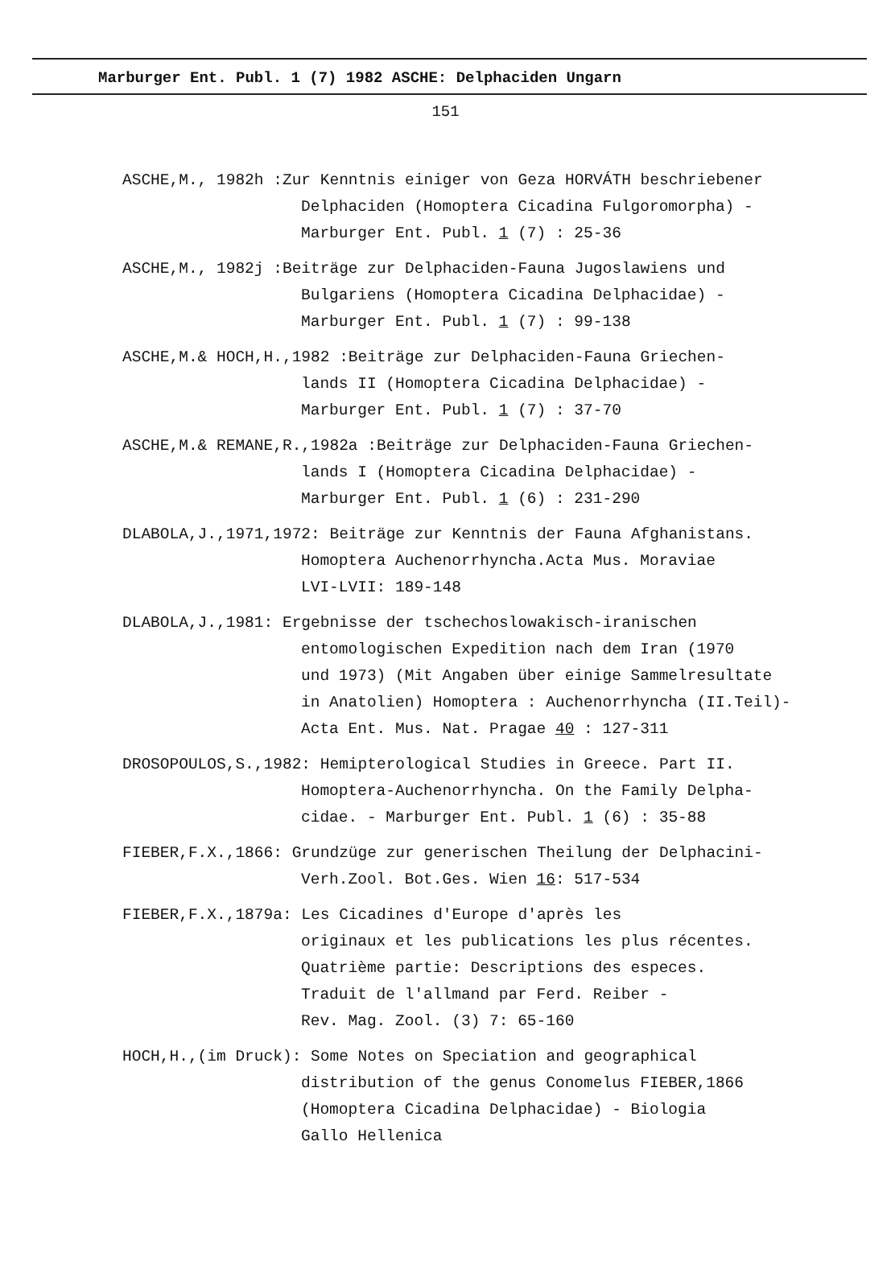Marburger Ent. Publ. 1 (7) 1982 ASCHE: Delphaciden Ungarn
151
ASCHE,M., 1982h :Zur Kenntnis einiger von Geza HORVÁTH beschriebener
Delphaciden (Homoptera Cicadina Fulgoromorpha) -
Marburger Ent. Publ. 1 (7) : 25-36
ASCHE,M., 1982j :Beiträge zur Delphaciden-Fauna Jugoslawiens und
Bulgariens (Homoptera Cicadina Delphacidae) -
Marburger Ent. Publ. 1 (7) : 99-138
ASCHE,M.& HOCH,H.,1982 :Beiträge zur Delphaciden-Fauna Griechen-
lands II (Homoptera Cicadina Delphacidae) -
Marburger Ent. Publ. 1 (7) : 37-70
ASCHE,M.& REMANE,R.,1982a :Beiträge zur Delphaciden-Fauna Griechen-
lands I (Homoptera Cicadina Delphacidae) -
Marburger Ent. Publ. 1 (6) : 231-290
DLABOLA,J.,1971,1972: Beiträge zur Kenntnis der Fauna Afghanistans.
Homoptera Auchenorrhyncha.Acta Mus. Moraviae
LVI-LVII: 189-148
DLABOLA,J.,1981: Ergebnisse der tschechoslowakisch-iranischen
entomologischen Expedition nach dem Iran (1970
und 1973) (Mit Angaben über einige Sammelresultate
in Anatolien) Homoptera : Auchenorrhyncha (II.Teil)-
Acta Ent. Mus. Nat. Pragae 40 : 127-311
DROSOPOULOS,S.,1982: Hemipterological Studies in Greece. Part II.
Homoptera-Auchenorrhyncha. On the Family Delpha-
cidae. - Marburger Ent. Publ. 1 (6) : 35-88
FIEBER,F.X.,1866: Grundzüge zur generischen Theilung der Delphacini-
Verh.Zool. Bot.Ges. Wien 16: 517-534
FIEBER,F.X.,1879a: Les Cicadines d'Europe d'après les
originaux et les publications les plus récentes.
Quatrième partie: Descriptions des especes.
Traduit de l'allmand par Ferd. Reiber -
Rev. Mag. Zool. (3) 7: 65-160
HOCH,H.,(im Druck): Some Notes on Speciation and geographical
distribution of the genus Conomelus FIEBER,1866
(Homoptera Cicadina Delphacidae) - Biologia
Gallo Hellenica